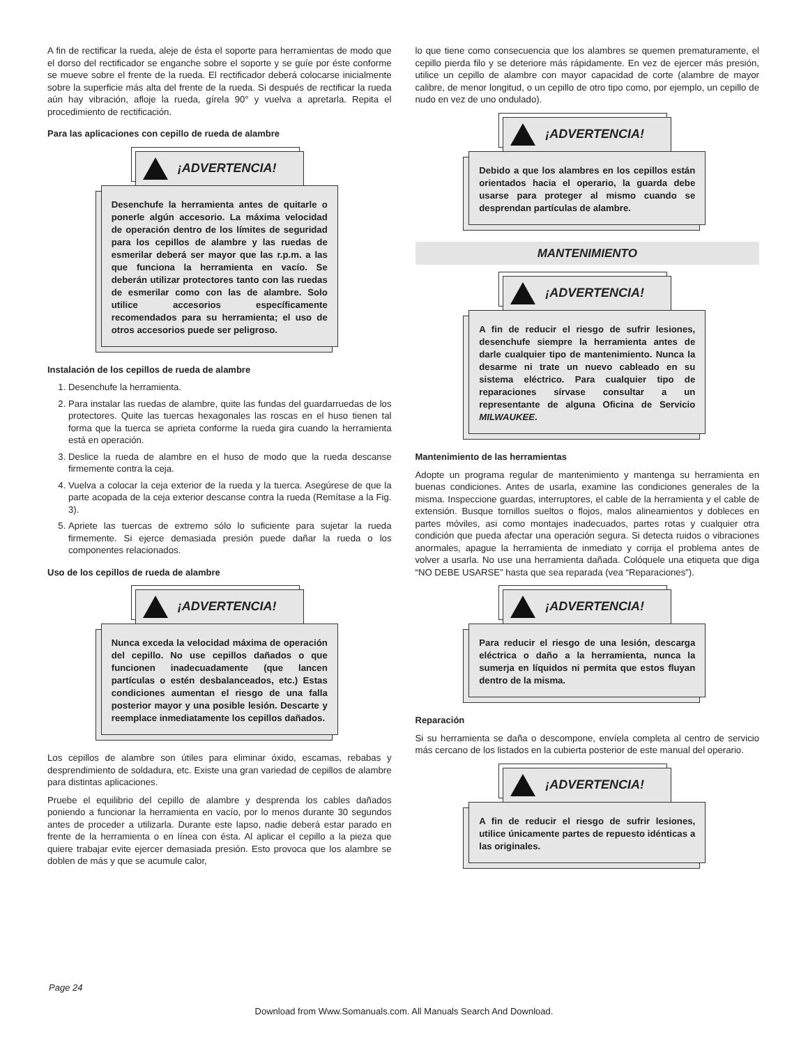A fin de rectificar la rueda, aleje de ésta el soporte para herramientas de modo que el dorso del rectificador se enganche sobre el soporte y se guíe por éste conforme se mueve sobre el frente de la rueda. El rectificador deberá colocarse inicialmente sobre la superficie más alta del frente de la rueda. Si después de rectificar la rueda aún hay vibración, afloje la rueda, gírela 90° y vuelva a apretarla. Repita el procedimiento de rectificación.
Para las aplicaciones con cepillo de rueda de alambre
¡ADVERTENCIA!
Desenchufe la herramienta antes de quitarle o ponerle algún accesorio. La máxima velocidad de operación dentro de los límites de seguridad para los cepillos de alambre y las ruedas de esmerilar deberá ser mayor que las r.p.m. a las que funciona la herramienta en vacío. Se deberán utilizar protectores tanto con las ruedas de esmerilar como con las de alambre. Solo utilice accesorios específicamente recomendados para su herramienta; el uso de otros accesorios puede ser peligroso.
Instalación de los cepillos de rueda de alambre
1. Desenchufe la herramienta.
2. Para instalar las ruedas de alambre, quite las fundas del guardarruedas de los protectores. Quite las tuercas hexagonales las roscas en el huso tienen tal forma que la tuerca se aprieta conforme la rueda gira cuando la herramienta está en operación.
3. Deslice la rueda de alambre en el huso de modo que la rueda descanse firmemente contra la ceja.
4. Vuelva a colocar la ceja exterior de la rueda y la tuerca. Asegúrese de que la parte acopada de la ceja exterior descanse contra la rueda (Remítase a la Fig. 3).
5. Apriete las tuercas de extremo sólo lo suficiente para sujetar la rueda firmemente. Si ejerce demasiada presión puede dañar la rueda o los componentes relacionados.
Uso de los cepillos de rueda de alambre
¡ADVERTENCIA!
Nunca exceda la velocidad máxima de operación del cepillo. No use cepillos dañados o que funcionen inadecuadamente (que lancen partículas o estén desbalanceados, etc.) Estas condiciones aumentan el riesgo de una falla posterior mayor y una posible lesión. Descarte y reemplace inmediatamente los cepillos dañados.
Los cepillos de alambre son útiles para eliminar óxido, escamas, rebabas y desprendimiento de soldadura, etc. Existe una gran variedad de cepillos de alambre para distintas aplicaciones.
Pruebe el equilibrio del cepillo de alambre y desprenda los cables dañados poniendo a funcionar la herramienta en vacío, por lo menos durante 30 segundos antes de proceder a utilizarla. Durante este lapso, nadie deberá estar parado en frente de la herramienta o en línea con ésta. Al aplicar el cepillo a la pieza que quiere trabajar evite ejercer demasiada presión. Esto provoca que los alambre se doblen de más y que se acumule calor,
lo que tiene como consecuencia que los alambres se quemen prematuramente, el cepillo pierda filo y se deteriore más rápidamente. En vez de ejercer más presión, utilice un cepillo de alambre con mayor capacidad de corte (alambre de mayor calibre, de menor longitud, o un cepillo de otro tipo como, por ejemplo, un cepillo de nudo en vez de uno ondulado).
¡ADVERTENCIA!
Debido a que los alambres en los cepillos están orientados hacia el operario, la guarda debe usarse para proteger al mismo cuando se desprendan partículas de alambre.
MANTENIMIENTO
¡ADVERTENCIA!
A fin de reducir el riesgo de sufrir lesiones, desenchufe siempre la herramienta antes de darle cualquier tipo de mantenimiento. Nunca la desarme ni trate un nuevo cableado en su sistema eléctrico. Para cualquier tipo de reparaciones sírvase consultar a un representante de alguna Oficina de Servicio MILWAUKEE.
Mantenimiento de las herramientas
Adopte un programa regular de mantenimiento y mantenga su herramienta en buenas condiciones. Antes de usarla, examine las condiciones generales de la misma. Inspeccione guardas, interruptores, el cable de la herramienta y el cable de extensión. Busque tornillos sueltos o flojos, malos alineamientos y dobleces en partes móviles, asi como montajes inadecuados, partes rotas y cualquier otra condición que pueda afectar una operación segura. Si detecta ruidos o vibraciones anormales, apague la herramienta de inmediato y corrija el problema antes de volver a usarla. No use una herramienta dañada. Colóquele una etiqueta que diga “NO DEBE USARSE” hasta que sea reparada (vea “Reparaciones”).
¡ADVERTENCIA!
Para reducir el riesgo de una lesión, descarga eléctrica o daño a la herramienta, nunca la sumerja en líquidos ni permita que estos fluyan dentro de la misma.
Reparación
Si su herramienta se daña o descompone, envíela completa al centro de servicio más cercano de los listados en la cubierta posterior de este manual del operario.
¡ADVERTENCIA!
A fin de reducir el riesgo de sufrir lesiones, utilice únicamente partes de repuesto idénticas a las originales.
Page 24
Download from Www.Somanuals.com. All Manuals Search And Download.